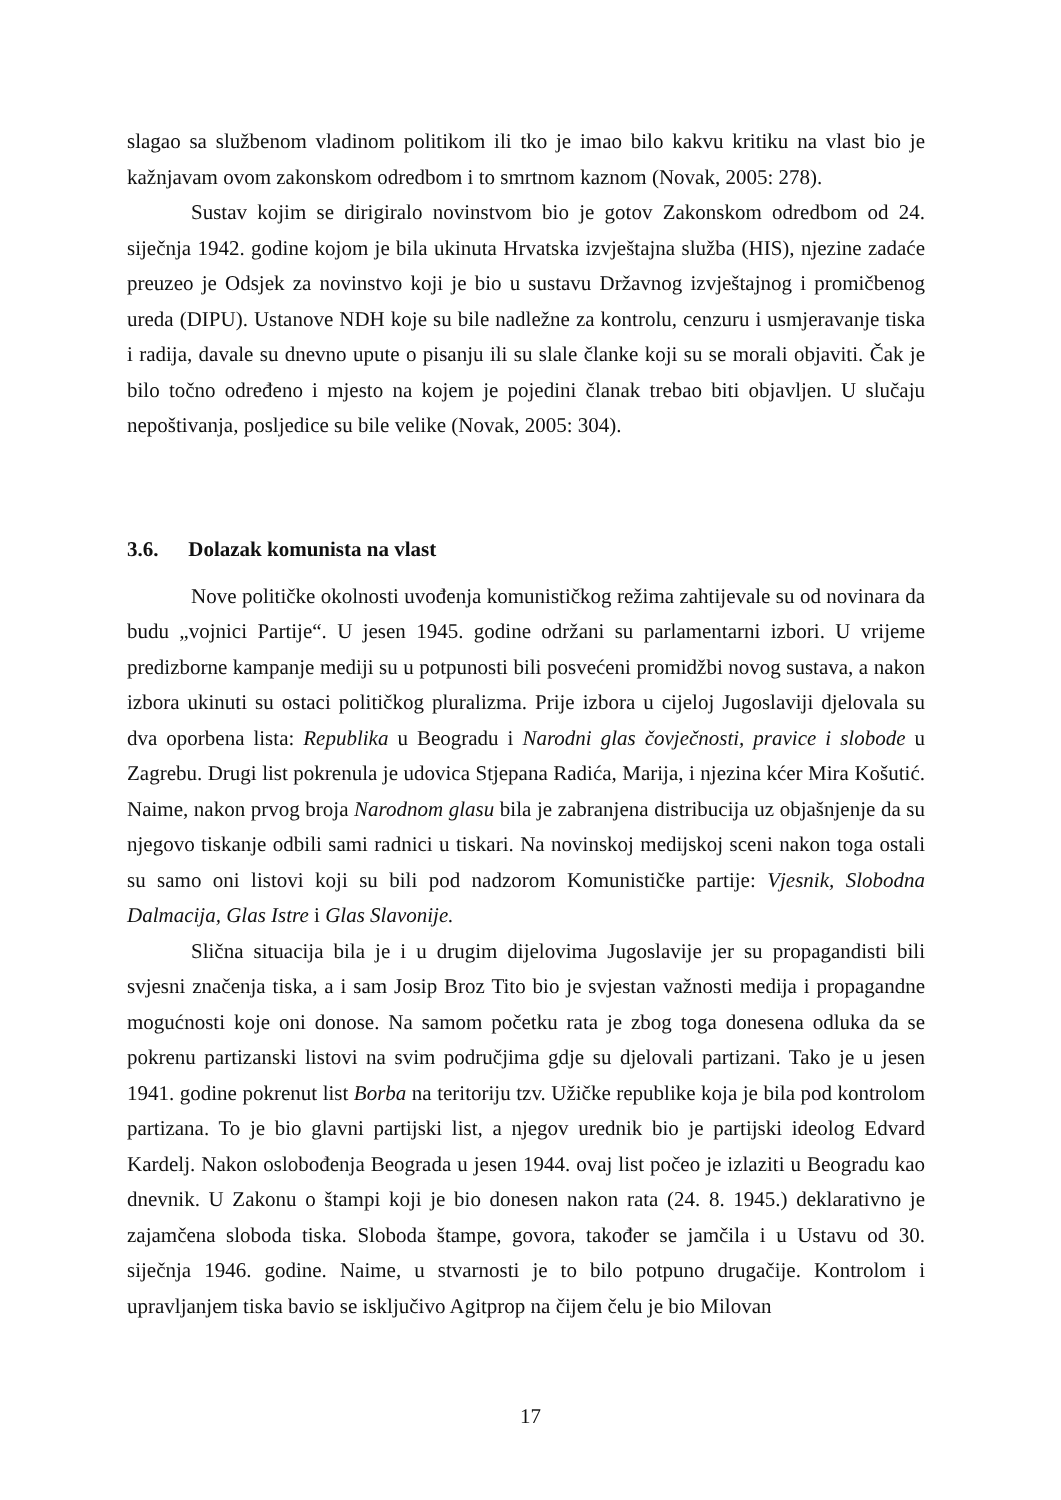slagao sa službenom vladinom politikom ili tko je imao bilo kakvu kritiku na vlast bio je kažnjavam ovom zakonskom odredbom i to smrtnom kaznom (Novak, 2005: 278).
Sustav kojim se dirigiralo novinstvom bio je gotov Zakonskom odredbom od 24. siječnja 1942. godine kojom je bila ukinuta Hrvatska izvještajna služba (HIS), njezine zadaće preuzeo je Odsjek za novinstvo koji je bio u sustavu Državnog izvještajnog i promičbenog ureda (DIPU). Ustanove NDH koje su bile nadležne za kontrolu, cenzuru i usmjeravanje tiska i radija, davale su dnevno upute o pisanju ili su slale članke koji su se morali objaviti. Čak je bilo točno određeno i mjesto na kojem je pojedini članak trebao biti objavljen. U slučaju nepoštivanja, posljedice su bile velike (Novak, 2005: 304).
3.6. Dolazak komunista na vlast
Nove političke okolnosti uvođenja komunističkog režima zahtijevale su od novinara da budu „vojnici Partije“. U jesen 1945. godine održani su parlamentarni izbori. U vrijeme predizborne kampanje mediji su u potpunosti bili posvećeni promidžbi novog sustava, a nakon izbora ukinuti su ostaci političkog pluralizma. Prije izbora u cijeloj Jugoslaviji djelovala su dva oporbena lista: Republika u Beogradu i Narodni glas čovječnosti, pravice i slobode u Zagrebu. Drugi list pokrenula je udovica Stjepana Radića, Marija, i njezina kćer Mira Košutić. Naime, nakon prvog broja Narodnom glasu bila je zabranjena distribucija uz objašnjenje da su njegovo tiskanje odbili sami radnici u tiskari. Na novinskoj medijskoj sceni nakon toga ostali su samo oni listovi koji su bili pod nadzorom Komunističke partije: Vjesnik, Slobodna Dalmacija, Glas Istre i Glas Slavonije.
Slična situacija bila je i u drugim dijelovima Jugoslavije jer su propagandisti bili svjesni značenja tiska, a i sam Josip Broz Tito bio je svjestan važnosti medija i propagandne mogućnosti koje oni donose. Na samom početku rata je zbog toga donesena odluka da se pokrenu partizanski listovi na svim područjima gdje su djelovali partizani. Tako je u jesen 1941. godine pokrenut list Borba na teritoriju tzv. Užičke republike koja je bila pod kontrolom partizana. To je bio glavni partijski list, a njegov urednik bio je partijski ideolog Edvard Kardelj. Nakon oslobođenja Beograda u jesen 1944. ovaj list počeo je izlaziti u Beogradu kao dnevnik. U Zakonu o štampi koji je bio donesen nakon rata (24. 8. 1945.) deklarativno je zajamčena sloboda tiska. Sloboda štampe, govora, također se jamčila i u Ustavu od 30. siječnja 1946. godine. Naime, u stvarnosti je to bilo potpuno drugačije. Kontrolom i upravljanjem tiska bavio se isključivo Agitprop na čijem čelu je bio Milovan
17